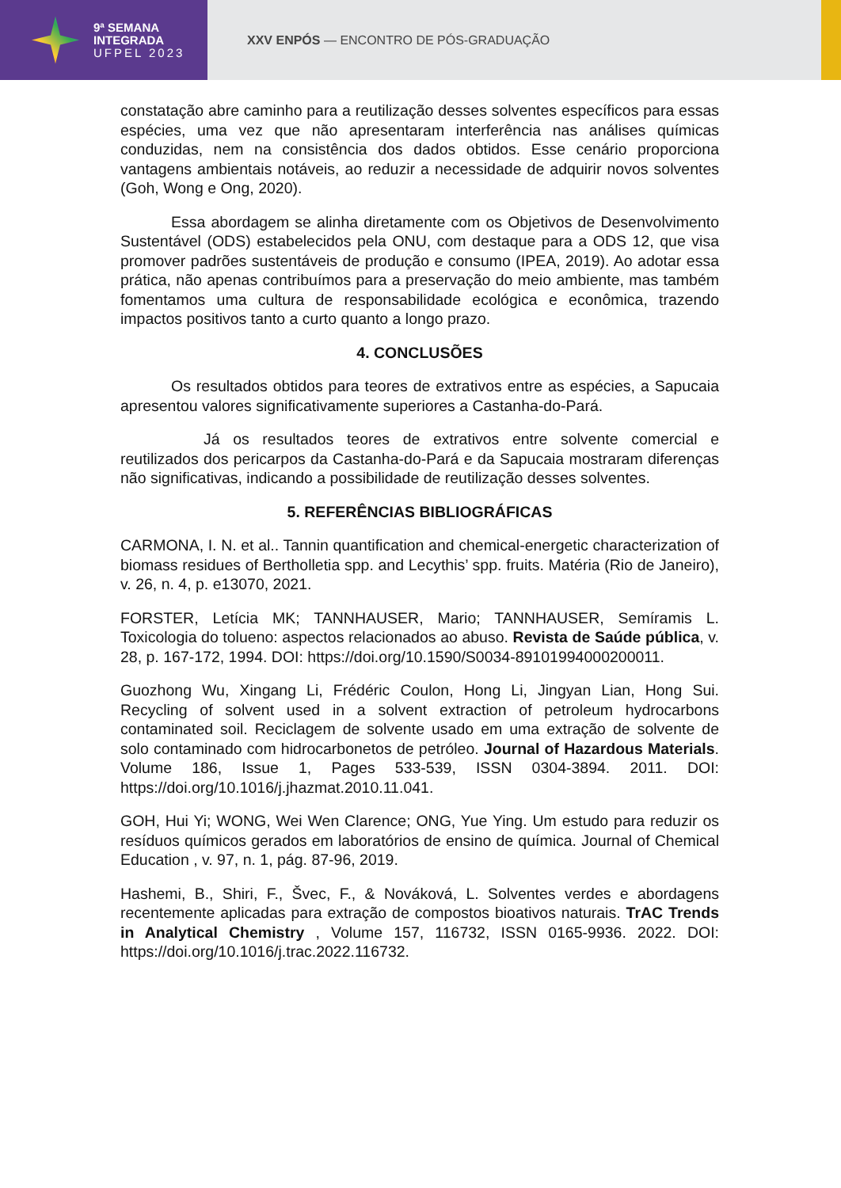9ª SEMANA
INTEGRADA
UFPEL 2023
XXV ENPÓS — ENCONTRO DE PÓS-GRADUAÇÃO
constatação abre caminho para a reutilização desses solventes específicos para essas espécies, uma vez que não apresentaram interferência nas análises químicas conduzidas, nem na consistência dos dados obtidos. Esse cenário proporciona vantagens ambientais notáveis, ao reduzir a necessidade de adquirir novos solventes (Goh, Wong e Ong, 2020).
Essa abordagem se alinha diretamente com os Objetivos de Desenvolvimento Sustentável (ODS) estabelecidos pela ONU, com destaque para a ODS 12, que visa promover padrões sustentáveis de produção e consumo (IPEA, 2019). Ao adotar essa prática, não apenas contribuímos para a preservação do meio ambiente, mas também fomentamos uma cultura de responsabilidade ecológica e econômica, trazendo impactos positivos tanto a curto quanto a longo prazo.
4. CONCLUSÕES
Os resultados obtidos para teores de extrativos entre as espécies, a Sapucaia apresentou valores significativamente superiores a Castanha-do-Pará.
Já os resultados teores de extrativos entre solvente comercial e reutilizados dos pericarpos da Castanha-do-Pará e da Sapucaia mostraram diferenças não significativas, indicando a possibilidade de reutilização desses solventes.
5. REFERÊNCIAS BIBLIOGRÁFICAS
CARMONA, I. N. et al.. Tannin quantification and chemical-energetic characterization of biomass residues of Bertholletia spp. and Lecythis’ spp. fruits. Matéria (Rio de Janeiro), v. 26, n. 4, p. e13070, 2021.
FORSTER, Letícia MK; TANNHAUSER, Mario; TANNHAUSER, Semíramis L. Toxicologia do tolueno: aspectos relacionados ao abuso. Revista de Saúde pública, v. 28, p. 167-172, 1994. DOI: https://doi.org/10.1590/S0034-89101994000200011.
Guozhong Wu, Xingang Li, Frédéric Coulon, Hong Li, Jingyan Lian, Hong Sui. Recycling of solvent used in a solvent extraction of petroleum hydrocarbons contaminated soil. Reciclagem de solvente usado em uma extração de solvente de solo contaminado com hidrocarbonetos de petróleo. Journal of Hazardous Materials. Volume 186, Issue 1, Pages 533-539, ISSN 0304-3894. 2011. DOI: https://doi.org/10.1016/j.jhazmat.2010.11.041.
GOH, Hui Yi; WONG, Wei Wen Clarence; ONG, Yue Ying. Um estudo para reduzir os resíduos químicos gerados em laboratórios de ensino de química. Journal of Chemical Education , v. 97, n. 1, pág. 87-96, 2019.
Hashemi, B., Shiri, F., Švec, F., & Nováková, L. Solventes verdes e abordagens recentemente aplicadas para extração de compostos bioativos naturais. TrAC Trends in Analytical Chemistry , Volume 157, 116732, ISSN 0165-9936. 2022. DOI: https://doi.org/10.1016/j.trac.2022.116732.